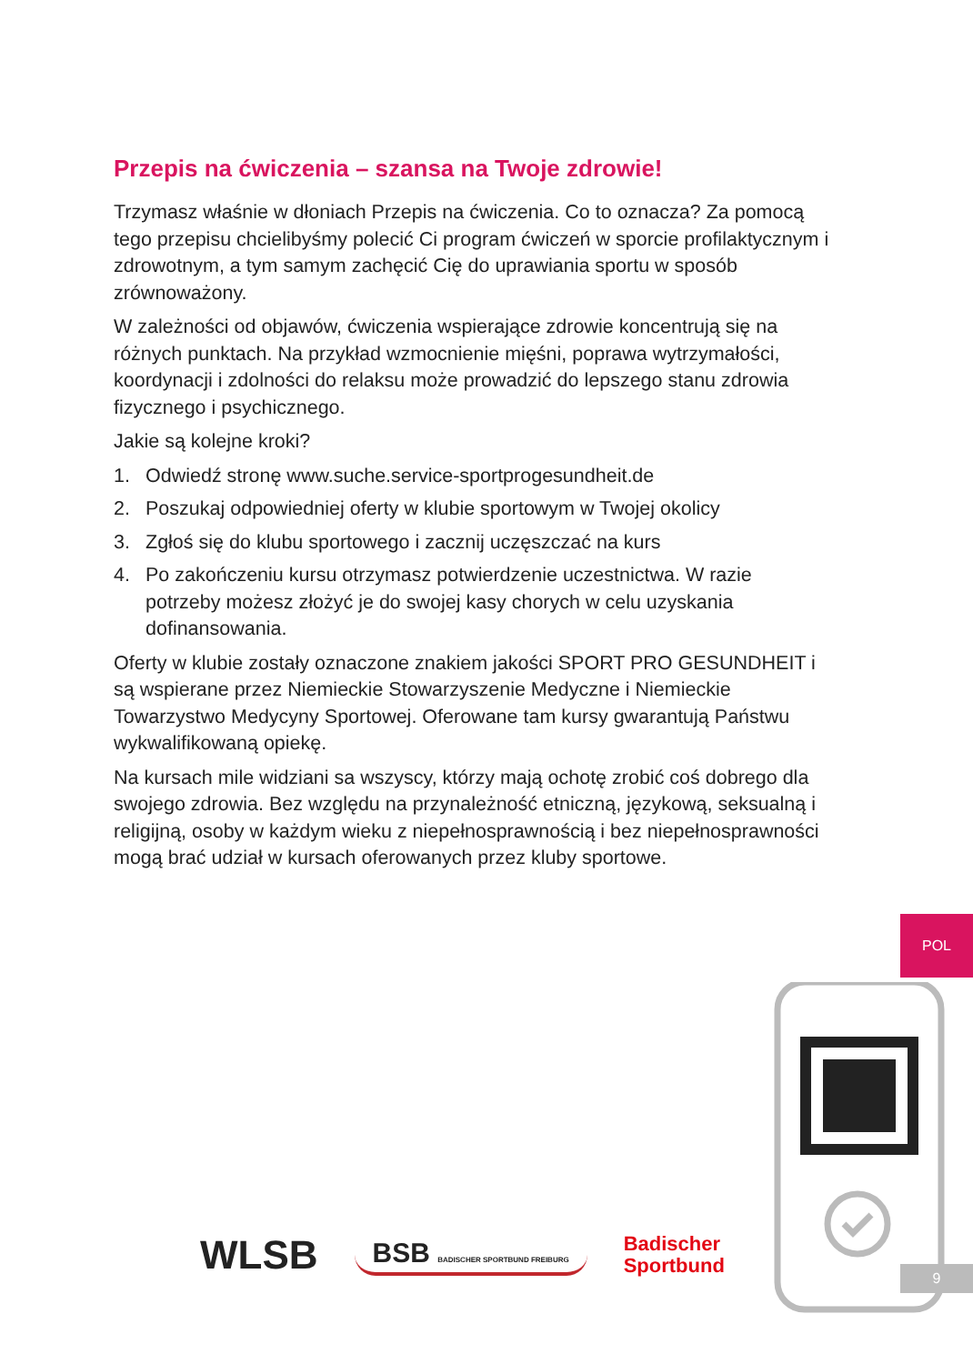Przepis na ćwiczenia – szansa na Twoje zdrowie!
Trzymasz właśnie w dłoniach Przepis na ćwiczenia. Co to oznacza? Za pomocą tego przepisu chcielibyśmy polecić Ci program ćwiczeń w sporcie profilaktycznym i zdrowotnym, a tym samym zachęcić Cię do uprawiania sportu w sposób zrównoważony.
W zależności od objawów, ćwiczenia wspierające zdrowie koncentrują się na różnych punktach. Na przykład wzmocnienie mięśni, poprawa wytrzymałości, koordynacji i zdolności do relaksu może prowadzić do lepszego stanu zdrowia fizycznego i psychicznego.
Jakie są kolejne kroki?
1. Odwiedź stronę www.suche.service-sportprogesundheit.de
2. Poszukaj odpowiedniej oferty w klubie sportowym w Twojej okolicy
3. Zgłoś się do klubu sportowego i zacznij uczęszczać na kurs
4. Po zakończeniu kursu otrzymasz potwierdzenie uczestnictwa. W razie potrzeby możesz złożyć je do swojej kasy chorych w celu uzyskania dofinansowania.
Oferty w klubie zostały oznaczone znakiem jakości SPORT PRO GESUNDHEIT i są wspierane przez Niemieckie Stowarzyszenie Medyczne i Niemieckie Towarzystwo Medycyny Sportowej. Oferowane tam kursy gwarantują Państwu wykwalifikowaną opiekę.
Na kursach mile widziani sa wszyscy, którzy mają ochotę zrobić coś dobrego dla swojego zdrowia. Bez względu na przynależność etniczną, językową, seksualną i religijną, osoby w każdym wieku z niepełnosprawnością i bez niepełnosprawności mogą brać udział w kursach oferowanych przez kluby sportowe.
POL
9
WLSB BSB BADISCHER SPORTBUND FREIBURG Badischer
Sportbund